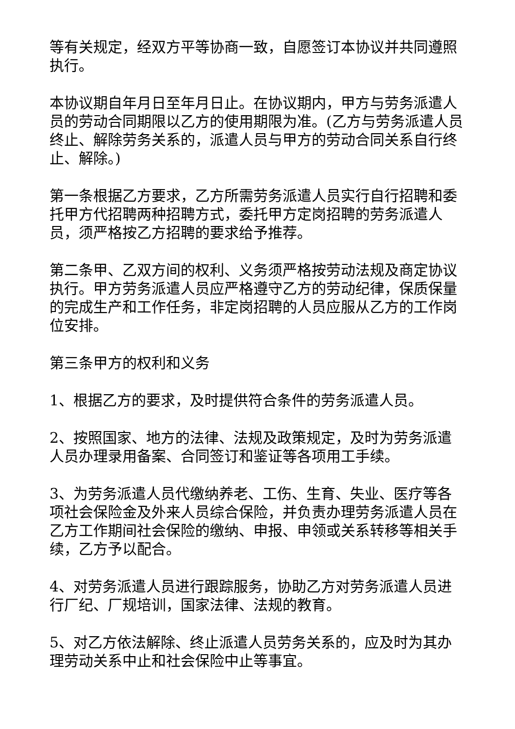等有关规定，经双方平等协商一致，自愿签订本协议并共同遵照执行。
本协议期自年月日至年月日止。在协议期内，甲方与劳务派遣人员的劳动合同期限以乙方的使用期限为准。(乙方与劳务派遣人员终止、解除劳务关系的，派遣人员与甲方的劳动合同关系自行终止、解除。)
第一条根据乙方要求，乙方所需劳务派遣人员实行自行招聘和委托甲方代招聘两种招聘方式，委托甲方定岗招聘的劳务派遣人员，须严格按乙方招聘的要求给予推荐。
第二条甲、乙双方间的权利、义务须严格按劳动法规及商定协议执行。甲方劳务派遣人员应严格遵守乙方的劳动纪律，保质保量的完成生产和工作任务，非定岗招聘的人员应服从乙方的工作岗位安排。
第三条甲方的权利和义务
1、根据乙方的要求，及时提供符合条件的劳务派遣人员。
2、按照国家、地方的法律、法规及政策规定，及时为劳务派遣人员办理录用备案、合同签订和鉴证等各项用工手续。
3、为劳务派遣人员代缴纳养老、工伤、生育、失业、医疗等各项社会保险金及外来人员综合保险，并负责办理劳务派遣人员在乙方工作期间社会保险的缴纳、申报、申领或关系转移等相关手续，乙方予以配合。
4、对劳务派遣人员进行跟踪服务，协助乙方对劳务派遣人员进行厂纪、厂规培训，国家法律、法规的教育。
5、对乙方依法解除、终止派遣人员劳务关系的，应及时为其办理劳动关系中止和社会保险中止等事宜。